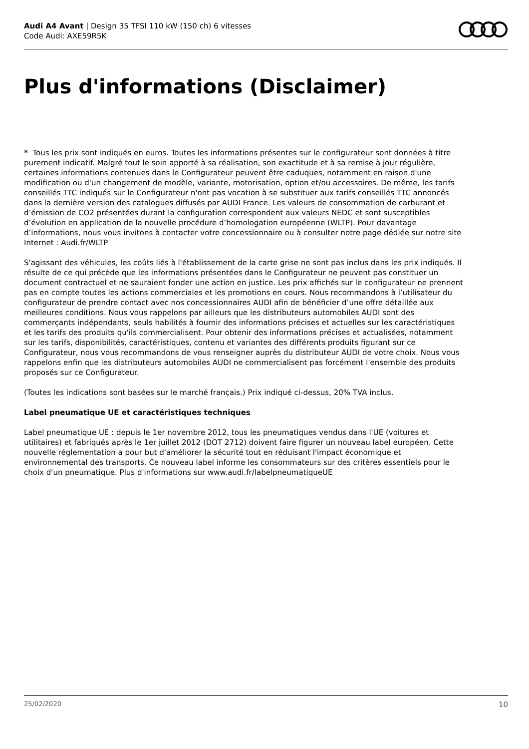Audi A4 Avant | Design 35 TFSI 110 kW (150 ch) 6 vitesses
Code Audi: AXE59R5K
Plus d'informations (Disclaimer)
* Tous les prix sont indiqués en euros. Toutes les informations présentes sur le configurateur sont données à titre purement indicatif. Malgré tout le soin apporté à sa réalisation, son exactitude et à sa remise à jour régulière, certaines informations contenues dans le Configurateur peuvent être caduques, notamment en raison d'une modification ou d'un changement de modèle, variante, motorisation, option et/ou accessoires. De même, les tarifs conseillés TTC indiqués sur le Configurateur n'ont pas vocation à se substituer aux tarifs conseillés TTC annoncés dans la dernière version des catalogues diffusés par AUDI France. Les valeurs de consommation de carburant et d’émission de CO2 présentées durant la configuration correspondent aux valeurs NEDC et sont susceptibles d’évolution en application de la nouvelle procédure d’homologation européenne (WLTP). Pour davantage d’informations, nous vous invitons à contacter votre concessionnaire ou à consulter notre page dédiée sur notre site Internet : Audi.fr/WLTP
S'agissant des véhicules, les coûts liés à l'établissement de la carte grise ne sont pas inclus dans les prix indiqués. Il résulte de ce qui précède que les informations présentées dans le Configurateur ne peuvent pas constituer un document contractuel et ne sauraient fonder une action en justice. Les prix affichés sur le configurateur ne prennent pas en compte toutes les actions commerciales et les promotions en cours. Nous recommandons à l’utilisateur du configurateur de prendre contact avec nos concessionnaires AUDI afin de bénéficier d’une offre détaillée aux meilleures conditions. Nous vous rappelons par ailleurs que les distributeurs automobiles AUDI sont des commerçants indépendants, seuls habilités à fournir des informations précises et actuelles sur les caractéristiques et les tarifs des produits qu'ils commercialisent. Pour obtenir des informations précises et actualisées, notamment sur les tarifs, disponibilités, caractéristiques, contenu et variantes des différents produits figurant sur ce Configurateur, nous vous recommandons de vous renseigner auprès du distributeur AUDI de votre choix. Nous vous rappelons enfin que les distributeurs automobiles AUDI ne commercialisent pas forcément l'ensemble des produits proposés sur ce Configurateur.
(Toutes les indications sont basées sur le marché français.) Prix indiqué ci-dessus, 20% TVA inclus.
Label pneumatique UE et caractéristiques techniques
Label pneumatique UE : depuis le 1er novembre 2012, tous les pneumatiques vendus dans l'UE (voitures et utilitaires) et fabriqués après le 1er juillet 2012 (DOT 2712) doivent faire figurer un nouveau label européen. Cette nouvelle réglementation a pour but d'améliorer la sécurité tout en réduisant l'impact économique et environnemental des transports. Ce nouveau label informe les consommateurs sur des critères essentiels pour le choix d'un pneumatique. Plus d'informations sur www.audi.fr/labelpneumatiqueUE
25/02/2020 10